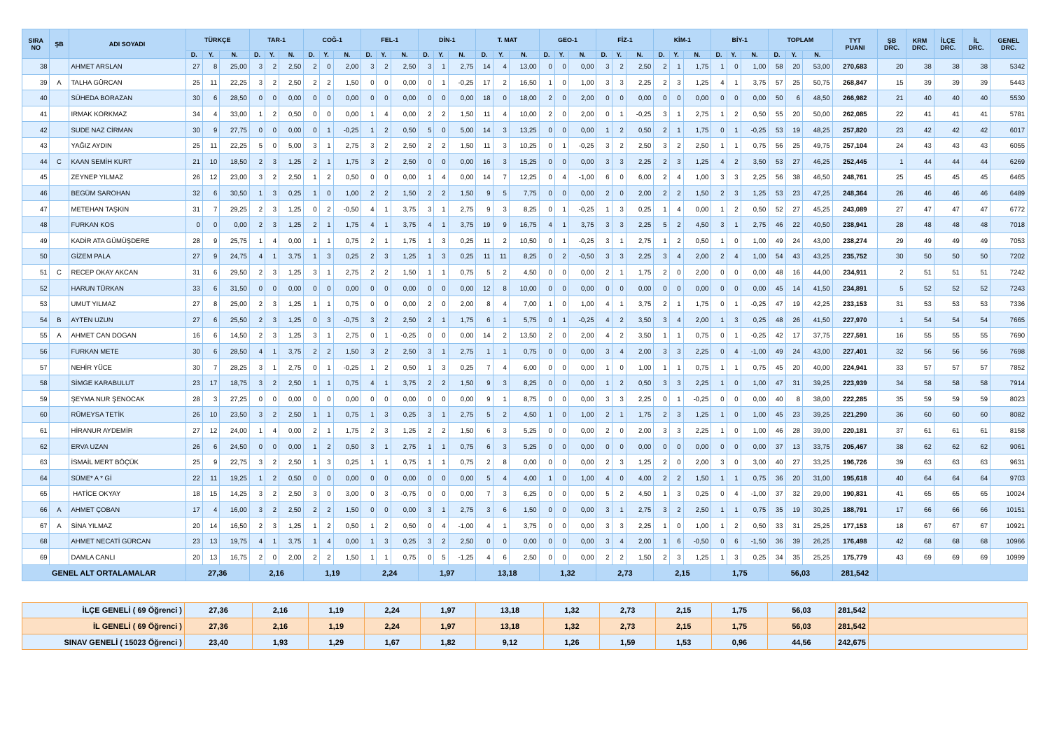| SIRA NO | ŞB | ADI SOYADI | TÜRKÇE | | | TAR-1 | | | COĞ-1 | | | FEL-1 | | | DİN-1 | | | T. MAT | | | GEO-1 | | | FİZ-1 | | | KİM-1 | | | BİY-1 | | | TOPLAM | | | TYT PUANI | ŞB DRC. | KRM DRC. | İLÇE DRC. | İL DRC. | GENEL DRC. |
| --- | --- | --- | --- | --- | --- | --- | --- | --- | --- | --- | --- | --- | --- | --- | --- | --- | --- | --- | --- | --- | --- | --- | --- | --- | --- | --- | --- | --- | --- | --- | --- | --- | --- | --- | --- | --- | --- | --- | --- | --- | --- |
| | | | D. | Y. | N. | D. | Y. | N. | D. | Y. | N. | D. | Y. | N. | D. | Y. | N. | D. | Y. | N. | D. | Y. | N. | D. | Y. | N. | D. | Y. | N. | D. | Y. | N. | D. | Y. | N. | | | | | | |
| 38 | | AHMET ARSLAN | 27 | 8 | 25,00 | 3 | 2 | 2,50 | 2 | 0 | 2,00 | 3 | 2 | 2,50 | 3 | 1 | 2,75 | 14 | 4 | 13,00 | 0 | 0 | 0,00 | 3 | 2 | 2,50 | 2 | 1 | 1,75 | 1 | 0 | 1,00 | 58 | 20 | 53,00 | 270,683 | 20 | 38 | 38 | 38 | 5342 |
| 39 | A | TALHA GÜRCAN | 25 | 11 | 22,25 | 3 | 2 | 2,50 | 2 | 2 | 1,50 | 0 | 0 | 0,00 | 0 | 1 | -0,25 | 17 | 2 | 16,50 | 1 | 0 | 1,00 | 3 | 3 | 2,25 | 2 | 3 | 1,25 | 4 | 1 | 3,75 | 57 | 25 | 50,75 | 268,847 | 15 | 39 | 39 | 39 | 5443 |
| 40 | | SÜHEDA BORAZAN | 30 | 6 | 28,50 | 0 | 0 | 0,00 | 0 | 0 | 0,00 | 0 | 0 | 0,00 | 0 | 0 | 0,00 | 18 | 0 | 18,00 | 2 | 0 | 2,00 | 0 | 0 | 0,00 | 0 | 0 | 0,00 | 0 | 0 | 0,00 | 50 | 6 | 48,50 | 266,982 | 21 | 40 | 40 | 40 | 5530 |
| 41 | | IRMAK KORKMAZ | 34 | 4 | 33,00 | 1 | 2 | 0,50 | 0 | 0 | 0,00 | 1 | 4 | 0,00 | 2 | 2 | 1,50 | 11 | 4 | 10,00 | 2 | 0 | 2,00 | 0 | 1 | -0,25 | 3 | 1 | 2,75 | 1 | 2 | 0,50 | 55 | 20 | 50,00 | 262,085 | 22 | 41 | 41 | 41 | 5781 |
| 42 | | SUDE NAZ CİRMAN | 30 | 9 | 27,75 | 0 | 0 | 0,00 | 0 | 1 | -0,25 | 1 | 2 | 0,50 | 5 | 0 | 5,00 | 14 | 3 | 13,25 | 0 | 0 | 0,00 | 1 | 2 | 0,50 | 2 | 1 | 1,75 | 0 | 1 | -0,25 | 53 | 19 | 48,25 | 257,820 | 23 | 42 | 42 | 42 | 6017 |
| 43 | | YAĞIZ AYDIN | 25 | 11 | 22,25 | 5 | 0 | 5,00 | 3 | 1 | 2,75 | 3 | 2 | 2,50 | 2 | 2 | 1,50 | 11 | 3 | 10,25 | 0 | 1 | -0,25 | 3 | 2 | 2,50 | 3 | 2 | 2,50 | 1 | 1 | 0,75 | 56 | 25 | 49,75 | 257,104 | 24 | 43 | 43 | 43 | 6055 |
| 44 | C | KAAN SEMİH KURT | 21 | 10 | 18,50 | 2 | 3 | 1,25 | 2 | 1 | 1,75 | 3 | 2 | 2,50 | 0 | 0 | 0,00 | 16 | 3 | 15,25 | 0 | 0 | 0,00 | 3 | 3 | 2,25 | 2 | 3 | 1,25 | 4 | 2 | 3,50 | 53 | 27 | 46,25 | 252,445 | 1 | 44 | 44 | 44 | 6269 |
| 45 | | ZEYNEP YILMAZ | 26 | 12 | 23,00 | 3 | 2 | 2,50 | 1 | 2 | 0,50 | 0 | 0 | 0,00 | 1 | 4 | 0,00 | 14 | 7 | 12,25 | 0 | 4 | -1,00 | 6 | 0 | 6,00 | 2 | 4 | 1,00 | 3 | 3 | 2,25 | 56 | 38 | 46,50 | 248,761 | 25 | 45 | 45 | 45 | 6465 |
| 46 | | BEGÜM SAROHAN | 32 | 6 | 30,50 | 1 | 3 | 0,25 | 1 | 0 | 1,00 | 2 | 2 | 1,50 | 2 | 2 | 1,50 | 9 | 5 | 7,75 | 0 | 0 | 0,00 | 2 | 0 | 2,00 | 2 | 2 | 1,50 | 2 | 3 | 1,25 | 53 | 23 | 47,25 | 248,364 | 26 | 46 | 46 | 46 | 6489 |
| 47 | | METEHAN TAŞKIN | 31 | 7 | 29,25 | 2 | 3 | 1,25 | 0 | 2 | -0,50 | 4 | 1 | 3,75 | 3 | 1 | 2,75 | 9 | 3 | 8,25 | 0 | 1 | -0,25 | 1 | 3 | 0,25 | 1 | 4 | 0,00 | 1 | 2 | 0,50 | 52 | 27 | 45,25 | 243,089 | 27 | 47 | 47 | 47 | 6772 |
| 48 | | FURKAN KOS | 0 | 0 | 0,00 | 2 | 3 | 1,25 | 2 | 1 | 1,75 | 4 | 1 | 3,75 | 4 | 1 | 3,75 | 19 | 9 | 16,75 | 4 | 1 | 3,75 | 3 | 3 | 2,25 | 5 | 2 | 4,50 | 3 | 1 | 2,75 | 46 | 22 | 40,50 | 238,941 | 28 | 48 | 48 | 48 | 7018 |
| 49 | | KADİR ATA GÜMÜŞDERE | 28 | 9 | 25,75 | 1 | 4 | 0,00 | 1 | 1 | 0,75 | 2 | 1 | 1,75 | 1 | 3 | 0,25 | 11 | 2 | 10,50 | 0 | 1 | -0,25 | 3 | 1 | 2,75 | 1 | 2 | 0,50 | 1 | 0 | 1,00 | 49 | 24 | 43,00 | 238,274 | 29 | 49 | 49 | 49 | 7053 |
| 50 | | GİZEM PALA | 27 | 9 | 24,75 | 4 | 1 | 3,75 | 1 | 3 | 0,25 | 2 | 3 | 1,25 | 1 | 3 | 0,25 | 11 | 11 | 8,25 | 0 | 2 | -0,50 | 3 | 3 | 2,25 | 3 | 4 | 2,00 | 2 | 4 | 1,00 | 54 | 43 | 43,25 | 235,752 | 30 | 50 | 50 | 50 | 7202 |
| 51 | C | RECEP OKAY AKCAN | 31 | 6 | 29,50 | 2 | 3 | 1,25 | 3 | 1 | 2,75 | 2 | 2 | 1,50 | 1 | 1 | 0,75 | 5 | 2 | 4,50 | 0 | 0 | 0,00 | 2 | 1 | 1,75 | 2 | 0 | 2,00 | 0 | 0 | 0,00 | 48 | 16 | 44,00 | 234,911 | 2 | 51 | 51 | 51 | 7242 |
| 52 | | HARUN TÜRKAN | 33 | 6 | 31,50 | 0 | 0 | 0,00 | 0 | 0 | 0,00 | 0 | 0 | 0,00 | 0 | 0 | 0,00 | 12 | 8 | 10,00 | 0 | 0 | 0,00 | 0 | 0 | 0,00 | 0 | 0 | 0,00 | 0 | 0 | 0,00 | 45 | 14 | 41,50 | 234,891 | 5 | 52 | 52 | 52 | 7243 |
| 53 | | UMUT YILMAZ | 27 | 8 | 25,00 | 2 | 3 | 1,25 | 1 | 1 | 0,75 | 0 | 0 | 0,00 | 2 | 0 | 2,00 | 8 | 4 | 7,00 | 1 | 0 | 1,00 | 4 | 1 | 3,75 | 2 | 1 | 1,75 | 0 | 1 | -0,25 | 47 | 19 | 42,25 | 233,153 | 31 | 53 | 53 | 53 | 7336 |
| 54 | B | AYTEN UZUN | 27 | 6 | 25,50 | 2 | 3 | 1,25 | 0 | 3 | -0,75 | 3 | 2 | 2,50 | 2 | 1 | 1,75 | 6 | 1 | 5,75 | 0 | 1 | -0,25 | 4 | 2 | 3,50 | 3 | 4 | 2,00 | 1 | 3 | 0,25 | 48 | 26 | 41,50 | 227,970 | 1 | 54 | 54 | 54 | 7665 |
| 55 | A | AHMET CAN DOGAN | 16 | 6 | 14,50 | 2 | 3 | 1,25 | 3 | 1 | 2,75 | 0 | 1 | -0,25 | 0 | 0 | 0,00 | 14 | 2 | 13,50 | 2 | 0 | 2,00 | 4 | 2 | 3,50 | 1 | 1 | 0,75 | 0 | 1 | -0,25 | 42 | 17 | 37,75 | 227,591 | 16 | 55 | 55 | 55 | 7690 |
| 56 | | FURKAN METE | 30 | 6 | 28,50 | 4 | 1 | 3,75 | 2 | 2 | 1,50 | 3 | 2 | 2,50 | 3 | 1 | 2,75 | 1 | 1 | 0,75 | 0 | 0 | 0,00 | 3 | 4 | 2,00 | 3 | 3 | 2,25 | 0 | 4 | -1,00 | 49 | 24 | 43,00 | 227,401 | 32 | 56 | 56 | 56 | 7698 |
| 57 | | NEHİR YÜCE | 30 | 7 | 28,25 | 3 | 1 | 2,75 | 0 | 1 | -0,25 | 1 | 2 | 0,50 | 1 | 3 | 0,25 | 7 | 4 | 6,00 | 0 | 0 | 0,00 | 1 | 0 | 1,00 | 1 | 1 | 0,75 | 1 | 1 | 0,75 | 45 | 20 | 40,00 | 224,941 | 33 | 57 | 57 | 57 | 7852 |
| 58 | | SİMGE KARABULUT | 23 | 17 | 18,75 | 3 | 2 | 2,50 | 1 | 1 | 0,75 | 4 | 1 | 3,75 | 2 | 2 | 1,50 | 9 | 3 | 8,25 | 0 | 0 | 0,00 | 1 | 2 | 0,50 | 3 | 3 | 2,25 | 1 | 0 | 1,00 | 47 | 31 | 39,25 | 223,939 | 34 | 58 | 58 | 58 | 7914 |
| 59 | | ŞEYMA NUR ŞENOCAK | 28 | 3 | 27,25 | 0 | 0 | 0,00 | 0 | 0 | 0,00 | 0 | 0 | 0,00 | 0 | 0 | 0,00 | 9 | 1 | 8,75 | 0 | 0 | 0,00 | 3 | 3 | 2,25 | 0 | 1 | -0,25 | 0 | 0 | 0,00 | 40 | 8 | 38,00 | 222,285 | 35 | 59 | 59 | 59 | 8023 |
| 60 | | RÜMEYSA TETİK | 26 | 10 | 23,50 | 3 | 2 | 2,50 | 1 | 1 | 0,75 | 1 | 3 | 0,25 | 3 | 1 | 2,75 | 5 | 2 | 4,50 | 1 | 0 | 1,00 | 2 | 1 | 1,75 | 2 | 3 | 1,25 | 1 | 0 | 1,00 | 45 | 23 | 39,25 | 221,290 | 36 | 60 | 60 | 60 | 8082 |
| 61 | | HİRANUR AYDEMİR | 27 | 12 | 24,00 | 1 | 4 | 0,00 | 2 | 1 | 1,75 | 2 | 3 | 1,25 | 2 | 2 | 1,50 | 6 | 3 | 5,25 | 0 | 0 | 0,00 | 2 | 0 | 2,00 | 3 | 3 | 2,25 | 1 | 0 | 1,00 | 46 | 28 | 39,00 | 220,181 | 37 | 61 | 61 | 61 | 8158 |
| 62 | | ERVA UZAN | 26 | 6 | 24,50 | 0 | 0 | 0,00 | 1 | 2 | 0,50 | 3 | 1 | 2,75 | 1 | 1 | 0,75 | 6 | 3 | 5,25 | 0 | 0 | 0,00 | 0 | 0 | 0,00 | 0 | 0 | 0,00 | 0 | 0 | 0,00 | 37 | 13 | 33,75 | 205,467 | 38 | 62 | 62 | 62 | 9061 |
| 63 | | İSMAİL MERT BÖÇÜK | 25 | 9 | 22,75 | 3 | 2 | 2,50 | 1 | 3 | 0,25 | 1 | 1 | 0,75 | 1 | 1 | 0,75 | 2 | 8 | 0,00 | 0 | 0 | 0,00 | 2 | 3 | 1,25 | 2 | 0 | 2,00 | 3 | 0 | 3,00 | 40 | 27 | 33,25 | 196,726 | 39 | 63 | 63 | 63 | 9631 |
| 64 | | SÜME* A * Gİ | 22 | 11 | 19,25 | 1 | 2 | 0,50 | 0 | 0 | 0,00 | 0 | 0 | 0,00 | 0 | 0 | 0,00 | 5 | 4 | 4,00 | 1 | 0 | 1,00 | 4 | 0 | 4,00 | 2 | 2 | 1,50 | 1 | 1 | 0,75 | 36 | 20 | 31,00 | 195,618 | 40 | 64 | 64 | 64 | 9703 |
| 65 | | HATİCE OKYAY | 18 | 15 | 14,25 | 3 | 2 | 2,50 | 3 | 0 | 3,00 | 0 | 3 | -0,75 | 0 | 0 | 0,00 | 7 | 3 | 6,25 | 0 | 0 | 0,00 | 5 | 2 | 4,50 | 1 | 3 | 0,25 | 0 | 4 | -1,00 | 37 | 32 | 29,00 | 190,831 | 41 | 65 | 65 | 65 | 10024 |
| 66 | A | AHMET ÇOBAN | 17 | 4 | 16,00 | 3 | 2 | 2,50 | 2 | 2 | 1,50 | 0 | 0 | 0,00 | 3 | 1 | 2,75 | 3 | 6 | 1,50 | 0 | 0 | 0,00 | 3 | 1 | 2,75 | 3 | 2 | 2,50 | 1 | 1 | 0,75 | 35 | 19 | 30,25 | 188,791 | 17 | 66 | 66 | 66 | 10151 |
| 67 | A | SİNA YILMAZ | 20 | 14 | 16,50 | 2 | 3 | 1,25 | 1 | 2 | 0,50 | 1 | 2 | 0,50 | 0 | 4 | -1,00 | 4 | 1 | 3,75 | 0 | 0 | 0,00 | 3 | 3 | 2,25 | 1 | 0 | 1,00 | 1 | 2 | 0,50 | 33 | 31 | 25,25 | 177,153 | 18 | 67 | 67 | 67 | 10921 |
| 68 | | AHMET NECATİ GÜRCAN | 23 | 13 | 19,75 | 4 | 1 | 3,75 | 1 | 4 | 0,00 | 1 | 3 | 0,25 | 3 | 2 | 2,50 | 0 | 0 | 0,00 | 0 | 0 | 0,00 | 3 | 4 | 2,00 | 1 | 6 | -0,50 | 0 | 6 | -1,50 | 36 | 39 | 26,25 | 176,498 | 42 | 68 | 68 | 68 | 10966 |
| 69 | | DAMLA CANLI | 20 | 13 | 16,75 | 2 | 0 | 2,00 | 2 | 2 | 1,50 | 1 | 1 | 0,75 | 0 | 5 | -1,25 | 4 | 6 | 2,50 | 0 | 0 | 0,00 | 2 | 2 | 1,50 | 2 | 3 | 1,25 | 1 | 3 | 0,25 | 34 | 35 | 25,25 | 175,779 | 43 | 69 | 69 | 69 | 10999 |
| GENEL ALT ORTALAMALAR | | | 27,36 | | | 2,16 | | | 1,19 | | | 2,24 | | | 1,97 | | | 13,18 | | | 1,32 | | | 2,73 | | | 2,15 | | | 1,75 | | | 56,03 | | | 281,542 | | | | | |
| İLÇE GENELİ ( 69 Öğrenci ) | 27,36 | 2,16 | 1,19 | 2,24 | 1,97 | 13,18 | 1,32 | 2,73 | 2,15 | 1,75 | 56,03 | 281,542 | |
| İL GENELİ ( 69 Öğrenci ) | 27,36 | 2,16 | 1,19 | 2,24 | 1,97 | 13,18 | 1,32 | 2,73 | 2,15 | 1,75 | 56,03 | 281,542 | |
| SINAV GENELİ ( 15023 Öğrenci ) | 23,40 | 1,93 | 1,29 | 1,67 | 1,82 | 9,12 | 1,26 | 1,59 | 1,53 | 0,96 | 44,56 | 242,675 | |